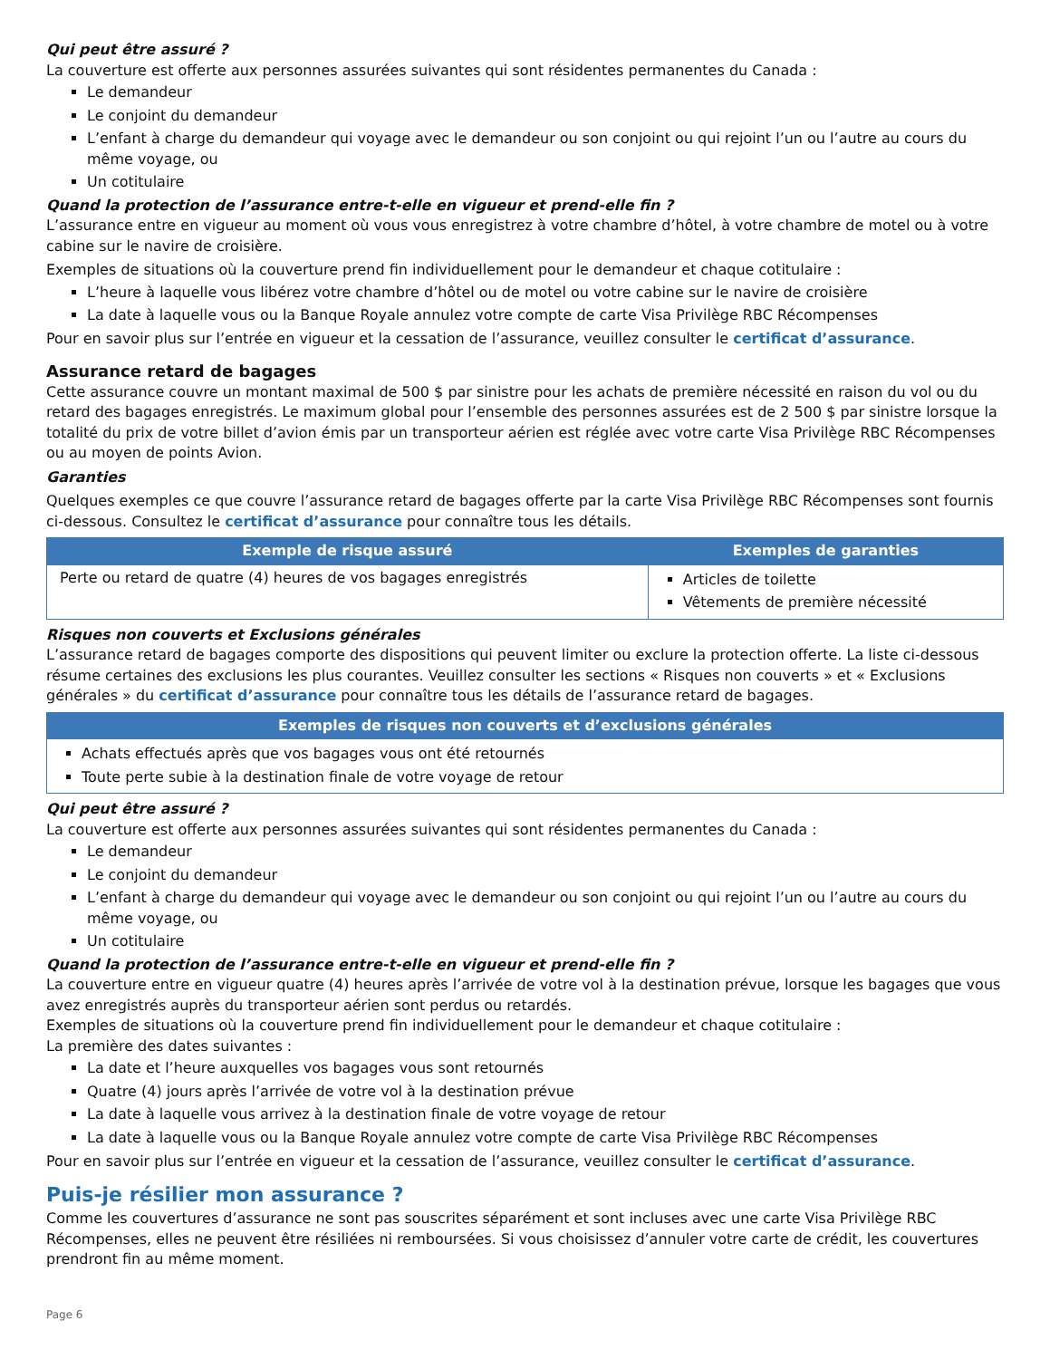Qui peut être assuré ?
La couverture est offerte aux personnes assurées suivantes qui sont résidentes permanentes du Canada :
Le demandeur
Le conjoint du demandeur
L’enfant à charge du demandeur qui voyage avec le demandeur ou son conjoint ou qui rejoint l’un ou l’autre au cours du même voyage, ou
Un cotitulaire
Quand la protection de l’assurance entre-t-elle en vigueur et prend-elle fin ?
L’assurance entre en vigueur au moment où vous vous enregistrez à votre chambre d’hôtel, à votre chambre de motel ou à votre cabine sur le navire de croisière.
Exemples de situations où la couverture prend fin individuellement pour le demandeur et chaque cotitulaire :
L’heure à laquelle vous libérez votre chambre d’hôtel ou de motel ou votre cabine sur le navire de croisière
La date à laquelle vous ou la Banque Royale annulez votre compte de carte Visa Privilège RBC Récompenses
Pour en savoir plus sur l’entrée en vigueur et la cessation de l’assurance, veuillez consulter le certificat d’assurance.
Assurance retard de bagages
Cette assurance couvre un montant maximal de 500 $ par sinistre pour les achats de première nécessité en raison du vol ou du retard des bagages enregistrés. Le maximum global pour l’ensemble des personnes assurées est de 2 500 $ par sinistre lorsque la totalité du prix de votre billet d’avion émis par un transporteur aérien est réglée avec votre carte Visa Privilège RBC Récompenses ou au moyen de points Avion.
Garanties
Quelques exemples ce que couvre l’assurance retard de bagages offerte par la carte Visa Privilège RBC Récompenses sont fournis ci-dessous. Consultez le certificat d’assurance pour connaître tous les détails.
| Exemple de risque assuré | Exemples de garanties |
| --- | --- |
| Perte ou retard de quatre (4) heures de vos bagages enregistrés | Articles de toilette Vêtements de première nécessité |
Risques non couverts et Exclusions générales
L’assurance retard de bagages comporte des dispositions qui peuvent limiter ou exclure la protection offerte. La liste ci-dessous résume certaines des exclusions les plus courantes. Veuillez consulter les sections « Risques non couverts » et « Exclusions générales » du certificat d’assurance pour connaître tous les détails de l’assurance retard de bagages.
| Exemples de risques non couverts et d’exclusions générales |
| --- |
| Achats effectués après que vos bagages vous ont été retournés Toute perte subie à la destination finale de votre voyage de retour |
Qui peut être assuré ?
La couverture est offerte aux personnes assurées suivantes qui sont résidentes permanentes du Canada :
Le demandeur
Le conjoint du demandeur
L’enfant à charge du demandeur qui voyage avec le demandeur ou son conjoint ou qui rejoint l’un ou l’autre au cours du même voyage, ou
Un cotitulaire
Quand la protection de l’assurance entre-t-elle en vigueur et prend-elle fin ?
La couverture entre en vigueur quatre (4) heures après l’arrivée de votre vol à la destination prévue, lorsque les bagages que vous avez enregistrés auprès du transporteur aérien sont perdus ou retardés.
Exemples de situations où la couverture prend fin individuellement pour le demandeur et chaque cotitulaire :
La première des dates suivantes :
La date et l’heure auxquelles vos bagages vous sont retournés
Quatre (4) jours après l’arrivée de votre vol à la destination prévue
La date à laquelle vous arrivez à la destination finale de votre voyage de retour
La date à laquelle vous ou la Banque Royale annulez votre compte de carte Visa Privilège RBC Récompenses
Pour en savoir plus sur l’entrée en vigueur et la cessation de l’assurance, veuillez consulter le certificat d’assurance.
Puis-je résilier mon assurance ?
Comme les couvertures d’assurance ne sont pas souscrites séparément et sont incluses avec une carte Visa Privilège RBC Récompenses, elles ne peuvent être résiliées ni remboursées. Si vous choisissez d’annuler votre carte de crédit, les couvertures prendront fin au même moment.
Page 6